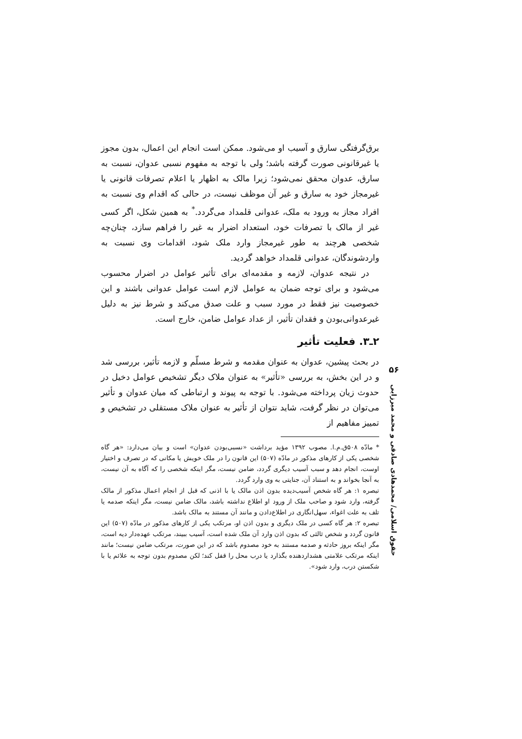برق‌گرفتگی سارق و آسیب او می‌شود. ممکن است انجام این اعمال، بدون مجوز یا غیرقانونی صورت گرفته باشد؛ ولی با توجه به مفهوم نسبی عدوان، نسبت به سارق، عدوان محقق نمی‌شود؛ زیرا مالک به اظهار یا اعلام تصرفات قانونی یا غیرمجاز خود به سارق و غیر آن موظف نیست، در حالی که اقدام وی نسبت به افراد مجاز به ورود به ملک، عدوانی قلمداد می‌گردد.<sup>*</sup> به همین شکل، اگر کسی غیر از مالک با تصرفات خود، استعداد اضرار به غیر را فراهم سازد، چنان‌چه شخصی هرچند به طور غیرمجاز وارد ملک شود، اقدامات وی نسبت به واردشوندگان، عدوانی قلمداد خواهد گردید.
در نتیجه عدوان، لازمه و مقدمه‌ای برای تأثیر عوامل در اضرار محسوب می‌شود و برای توجه ضمان به عوامل لازم است عوامل عدوانی باشند و این خصوصیت نیز فقط در مورد سبب و علت صدق می‌کند و شرط نیز به دلیل غیرعدوانی‌بودن و فقدان تأثیر، از عداد عوامل ضامن، خارج است.
۲ـ۳. فعلیت تأثیر
در بحث پیشین، عدوان به عنوان مقدمه و شرط مسلّم و لازمه تأثیر، بررسی شد و در این بخش، به بررسی «تأثیر» به عنوان ملاک دیگر تشخیص عوامل دخیل در حدوث زیان پرداخته می‌شود. با توجه به پیوند و ارتباطی که میان عدوان و تأثیر می‌توان در نظر گرفت، شاید نتوان از تأثیر به عنوان ملاک مستقلی در تشخیص و تمییز مفاهیم از
* مادّه ۵۰۸ق.م.ا. مصوب ۱۳۹۲ مؤید برداشت «نسبی‌بودن عدوان» است و بیان می‌دارد: «هر گاه شخصی یکی از کارهای مذکور در مادّه (۵۰۷) این قانون را در ملک خویش یا مکانی که در تصرف و اختیار اوست، انجام دهد و سبب آسیب دیگری گردد، ضامن نیست، مگر اینکه شخصی را که آگاه به آن نیست، به آنجا بخواند و به استناد آن، جنایتی به وی وارد گردد.
تبصره ۱: هر گاه شخص آسیب‌دیده بدون اذن مالک یا با اذنی که قبل از انجام اعمال مذکور از مالک گرفته، وارد شود و صاحب ملک از ورود او اطلاع نداشته باشد، مالک ضامن نیست، مگر اینکه صدمه یا تلف به علت اغواء، سهل‌انگاری در اطلاع‌دادن و مانند آن مستند به مالک باشد.
تبصره ۲: هر گاه کسی در ملک دیگری و بدون اذن او، مرتکب یکی از کارهای مذکور در مادّه (۵۰۷) این قانون گردد و شخص ثالثی که بدون اذن وارد آن ملک شده است، آسیب ببیند، مرتکب عهده‌دار دیه است، مگر اینکه بروز حادثه و صدمه مستند به خود مصدوم باشد که در این صورت، مرتکب ضامن نیست؛ مانند اینکه مرتکب علامتی هشداردهنده بگذارد یا درب محل را قفل کند؛ لکن مصدوم بدون توجه به علائم یا با شکستن درب، وارد شود».
۵۶
حقوق اسلامی/ محمدهادی صادقی و محمد میرزایی